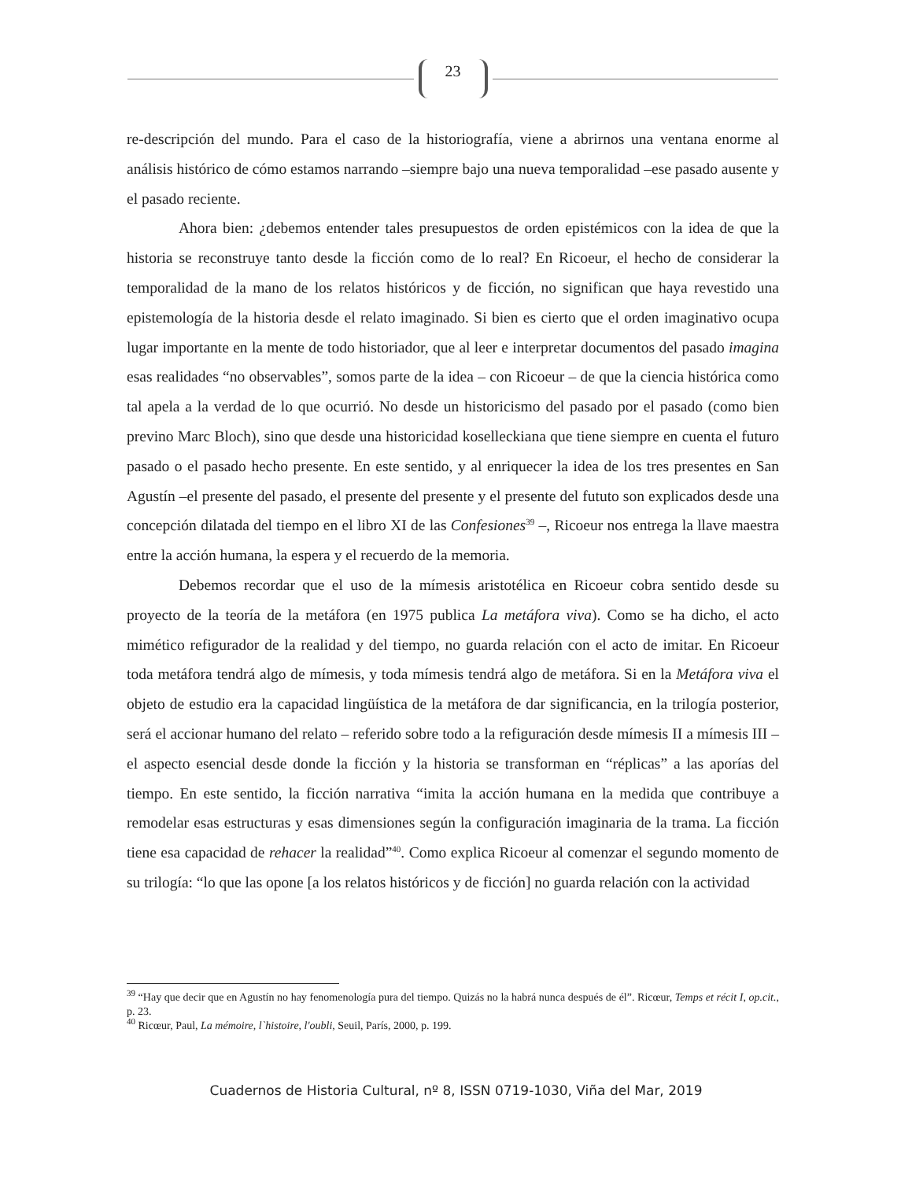23
re-descripción del mundo. Para el caso de la historiografía, viene a abrirnos una ventana enorme al análisis histórico de cómo estamos narrando –siempre bajo una nueva temporalidad –ese pasado ausente y el pasado reciente.
Ahora bien: ¿debemos entender tales presupuestos de orden epistémicos con la idea de que la historia se reconstruye tanto desde la ficción como de lo real? En Ricoeur, el hecho de considerar la temporalidad de la mano de los relatos históricos y de ficción, no significan que haya revestido una epistemología de la historia desde el relato imaginado. Si bien es cierto que el orden imaginativo ocupa lugar importante en la mente de todo historiador, que al leer e interpretar documentos del pasado imagina esas realidades “no observables”, somos parte de la idea – con Ricoeur – de que la ciencia histórica como tal apela a la verdad de lo que ocurrió. No desde un historicismo del pasado por el pasado (como bien previno Marc Bloch), sino que desde una historicidad koselleckiana que tiene siempre en cuenta el futuro pasado o el pasado hecho presente. En este sentido, y al enriquecer la idea de los tres presentes en San Agustín –el presente del pasado, el presente del presente y el presente del fututo son explicados desde una concepción dilatada del tiempo en el libro XI de las Confesiones<sup>39</sup> –, Ricoeur nos entrega la llave maestra entre la acción humana, la espera y el recuerdo de la memoria.
Debemos recordar que el uso de la mímesis aristotélica en Ricoeur cobra sentido desde su proyecto de la teoría de la metáfora (en 1975 publica La metáfora viva). Como se ha dicho, el acto mimético refigurador de la realidad y del tiempo, no guarda relación con el acto de imitar. En Ricoeur toda metáfora tendrá algo de mímesis, y toda mímesis tendrá algo de metáfora. Si en la Metáfora viva el objeto de estudio era la capacidad lingüística de la metáfora de dar significancia, en la trilogía posterior, será el accionar humano del relato – referido sobre todo a la refiguración desde mímesis II a mímesis III – el aspecto esencial desde donde la ficción y la historia se transforman en “réplicas” a las aporías del tiempo. En este sentido, la ficción narrativa “imita la acción humana en la medida que contribuye a remodelar esas estructuras y esas dimensiones según la configuración imaginaria de la trama. La ficción tiene esa capacidad de rehacer la realidad”<sup>40</sup>. Como explica Ricoeur al comenzar el segundo momento de su trilogía: “lo que las opone [a los relatos históricos y de ficción] no guarda relación con la actividad
<sup>39</sup> “Hay que decir que en Agustín no hay fenomenología pura del tiempo. Quizás no la habrá nunca después de él”. Ricœur, Temps et récit I, op.cit., p. 23.
<sup>40</sup> Ricœur, Paul, La mémoire, l`histoire, l'oubli, Seuil, París, 2000, p. 199.
Cuadernos de Historia Cultural, nº 8, ISSN 0719-1030, Viña del Mar, 2019